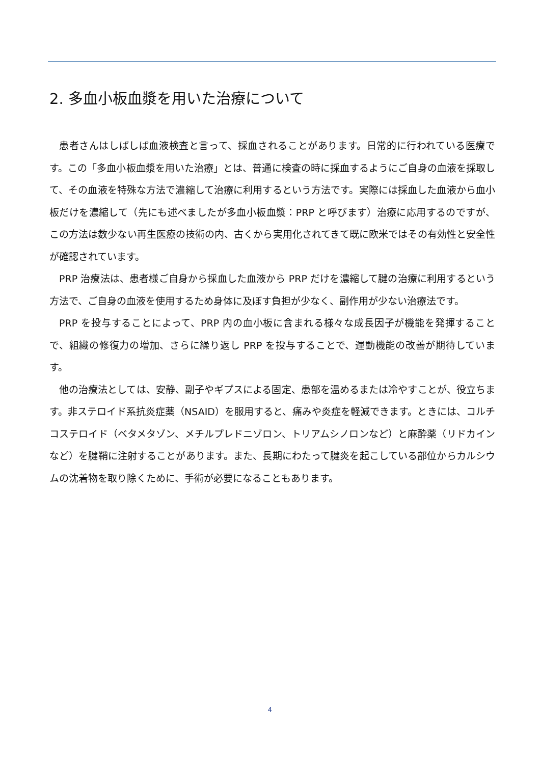2. 多血小板血漿を用いた治療について
患者さんはしばしば血液検査と言って、採血されることがあります。日常的に行われている医療です。この「多血小板血漿を用いた治療」とは、普通に検査の時に採血するようにご自身の血液を採取して、その血液を特殊な方法で濃縮して治療に利用するという方法です。実際には採血した血液から血小板だけを濃縮して（先にも述べましたが多血小板血漿：PRP と呼びます）治療に応用するのですが、この方法は数少ない再生医療の技術の内、古くから実用化されてきて既に欧米ではその有効性と安全性が確認されています。
PRP 治療法は、患者様ご自身から採血した血液から PRP だけを濃縮して腱の治療に利用するという方法で、ご自身の血液を使用するため身体に及ぼす負担が少なく、副作用が少ない治療法です。
PRP を投与することによって、PRP 内の血小板に含まれる様々な成長因子が機能を発揮することで、組織の修復力の増加、さらに繰り返し PRP を投与することで、運動機能の改善が期待しています。
他の治療法としては、安静、副子やギプスによる固定、患部を温めるまたは冷やすことが、役立ちます。非ステロイド系抗炎症薬（NSAID）を服用すると、痛みや炎症を軽減できます。ときには、コルチコステロイド（ベタメタゾン、メチルプレドニゾロン、トリアムシノロンなど）と麻酔薬（リドカインなど）を腱鞘に注射することがあります。また、長期にわたって腱炎を起こしている部位からカルシウムの沈着物を取り除くために、手術が必要になることもあります。
4